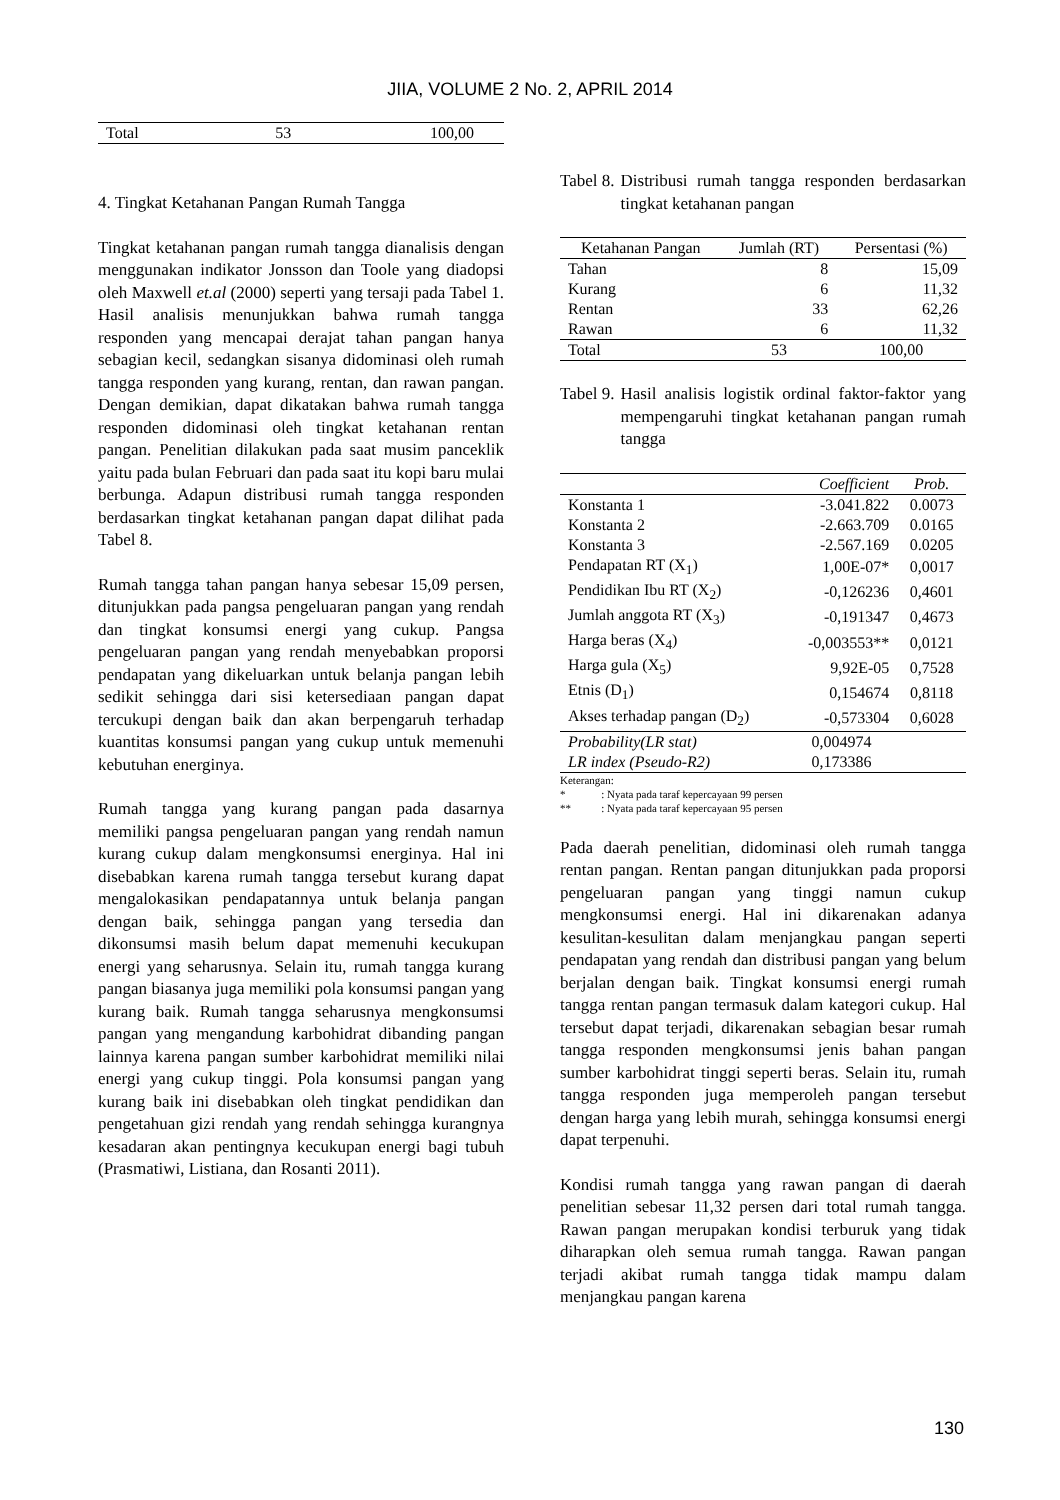JIIA, VOLUME 2 No. 2, APRIL 2014
| Total | 53 | 100,00 |
4. Tingkat Ketahanan Pangan Rumah Tangga
Tingkat ketahanan pangan rumah tangga dianalisis dengan menggunakan indikator Jonsson dan Toole yang diadopsi oleh Maxwell et.al (2000) seperti yang tersaji pada Tabel 1. Hasil analisis menunjukkan bahwa rumah tangga responden yang mencapai derajat tahan pangan hanya sebagian kecil, sedangkan sisanya didominasi oleh rumah tangga responden yang kurang, rentan, dan rawan pangan. Dengan demikian, dapat dikatakan bahwa rumah tangga responden didominasi oleh tingkat ketahanan rentan pangan. Penelitian dilakukan pada saat musim panceklik yaitu pada bulan Februari dan pada saat itu kopi baru mulai berbunga. Adapun distribusi rumah tangga responden berdasarkan tingkat ketahanan pangan dapat dilihat pada Tabel 8.
Rumah tangga tahan pangan hanya sebesar 15,09 persen, ditunjukkan pada pangsa pengeluaran pangan yang rendah dan tingkat konsumsi energi yang cukup. Pangsa pengeluaran pangan yang rendah menyebabkan proporsi pendapatan yang dikeluarkan untuk belanja pangan lebih sedikit sehingga dari sisi ketersediaan pangan dapat tercukupi dengan baik dan akan berpengaruh terhadap kuantitas konsumsi pangan yang cukup untuk memenuhi kebutuhan energinya.
Rumah tangga yang kurang pangan pada dasarnya memiliki pangsa pengeluaran pangan yang rendah namun kurang cukup dalam mengkonsumsi energinya. Hal ini disebabkan karena rumah tangga tersebut kurang dapat mengalokasikan pendapatannya untuk belanja pangan dengan baik, sehingga pangan yang tersedia dan dikonsumsi masih belum dapat memenuhi kecukupan energi yang seharusnya. Selain itu, rumah tangga kurang pangan biasanya juga memiliki pola konsumsi pangan yang kurang baik. Rumah tangga seharusnya mengkonsumsi pangan yang mengandung karbohidrat dibanding pangan lainnya karena pangan sumber karbohidrat memiliki nilai energi yang cukup tinggi. Pola konsumsi pangan yang kurang baik ini disebabkan oleh tingkat pendidikan dan pengetahuan gizi rendah yang rendah sehingga kurangnya kesadaran akan pentingnya kecukupan energi bagi tubuh (Prasmatiwi, Listiana, dan Rosanti 2011).
Tabel 8. Distribusi rumah tangga responden berdasarkan tingkat ketahanan pangan
| Ketahanan Pangan | Jumlah (RT) | Persentasi (%) |
| --- | --- | --- |
| Tahan | 8 | 15,09 |
| Kurang | 6 | 11,32 |
| Rentan | 33 | 62,26 |
| Rawan | 6 | 11,32 |
| Total | 53 | 100,00 |
Tabel 9. Hasil analisis logistik ordinal faktor-faktor yang mempengaruhi tingkat ketahanan pangan rumah tangga
| | Coefficient | Prob. |
| --- | --- | --- |
| Konstanta 1 | -3.041.822 | 0.0073 |
| Konstanta 2 | -2.663.709 | 0.0165 |
| Konstanta 3 | -2.567.169 | 0.0205 |
| Pendapatan RT (X<sub>1</sub>) | 1,00E-07* | 0,0017 |
| Pendidikan Ibu RT (X<sub>2</sub>) | -0,126236 | 0,4601 |
| Jumlah anggota RT (X<sub>3</sub>) | -0,191347 | 0,4673 |
| Harga beras (X<sub>4</sub>) | -0,003553** | 0,0121 |
| Harga gula (X<sub>5</sub>) | 9,92E-05 | 0,7528 |
| Etnis (D<sub>1</sub>) | 0,154674 | 0,8118 |
| Akses terhadap pangan (D<sub>2</sub>) | -0,573304 | 0,6028 |
| Probability(LR stat) | 0,004974 | |
| LR index (Pseudo-R2) | 0,173386 | |
Keterangan:
* : Nyata pada taraf kepercayaan 99 persen
** : Nyata pada taraf kepercayaan 95 persen
Pada daerah penelitian, didominasi oleh rumah tangga rentan pangan. Rentan pangan ditunjukkan pada proporsi pengeluaran pangan yang tinggi namun cukup mengkonsumsi energi. Hal ini dikarenakan adanya kesulitan-kesulitan dalam menjangkau pangan seperti pendapatan yang rendah dan distribusi pangan yang belum berjalan dengan baik. Tingkat konsumsi energi rumah tangga rentan pangan termasuk dalam kategori cukup. Hal tersebut dapat terjadi, dikarenakan sebagian besar rumah tangga responden mengkonsumsi jenis bahan pangan sumber karbohidrat tinggi seperti beras. Selain itu, rumah tangga responden juga memperoleh pangan tersebut dengan harga yang lebih murah, sehingga konsumsi energi dapat terpenuhi.
Kondisi rumah tangga yang rawan pangan di daerah penelitian sebesar 11,32 persen dari total rumah tangga. Rawan pangan merupakan kondisi terburuk yang tidak diharapkan oleh semua rumah tangga. Rawan pangan terjadi akibat rumah tangga tidak mampu dalam menjangkau pangan karena
130